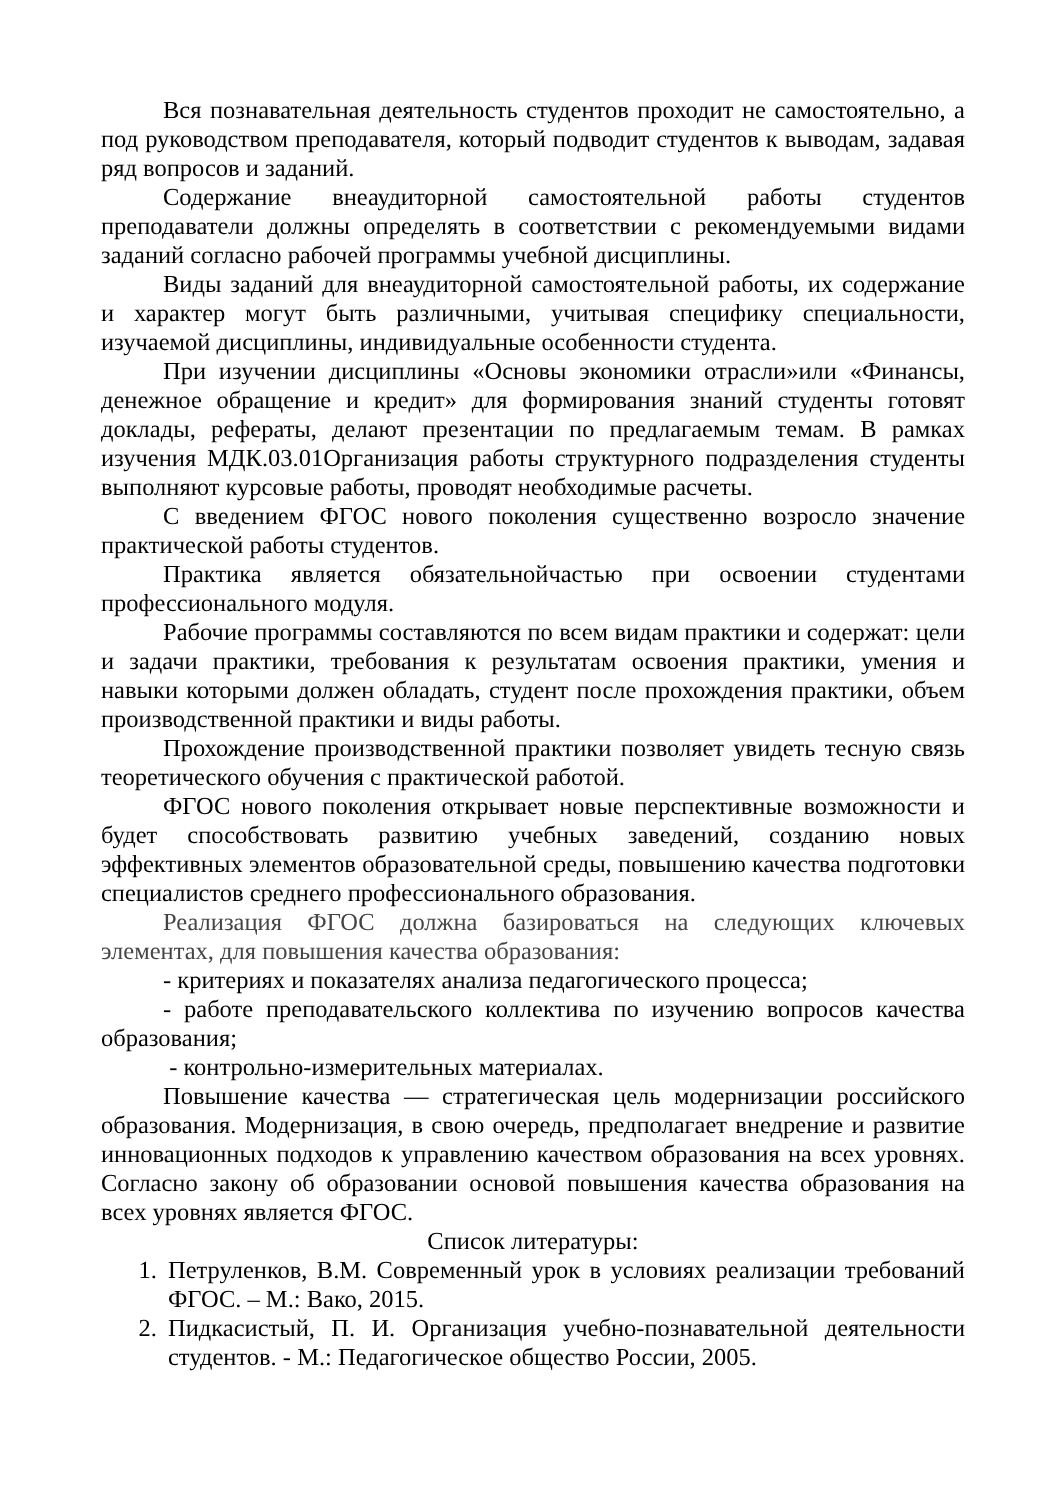Вся познавательная деятельность студентов проходит не самостоятельно, а под руководством преподавателя, который подводит студентов к выводам, задавая ряд вопросов и заданий.
Содержание внеаудиторной самостоятельной работы студентов преподаватели должны определять в соответствии с рекомендуемыми видами заданий согласно рабочей программы учебной дисциплины.
Виды заданий для внеаудиторной самостоятельной работы, их содержание и характер могут быть различными, учитывая специфику специальности, изучаемой дисциплины, индивидуальные особенности студента.
При изучении дисциплины «Основы экономики отрасли»или «Финансы, денежное обращение и кредит» для формирования знаний студенты готовят доклады, рефераты, делают презентации по предлагаемым темам. В рамках изучения МДК.03.01Организация работы структурного подразделения студенты выполняют курсовые работы, проводят необходимые расчеты.
С введением ФГОС нового поколения существенно возросло значение практической работы студентов.
Практика является обязательнойчастью при освоении студентами профессионального модуля.
Рабочие программы составляются по всем видам практики и содержат: цели и задачи практики, требования к результатам освоения практики, умения и навыки которыми должен обладать, студент после прохождения практики, объем производственной практики и виды работы.
Прохождение производственной практики позволяет увидеть тесную связь теоретического обучения с практической работой.
ФГОС нового поколения открывает новые перспективные возможности и будет способствовать развитию учебных заведений, созданию новых эффективных элементов образовательной среды, повышению качества подготовки специалистов среднего профессионального образования.
Реализация ФГОС должна базироваться на следующих ключевых элементах, для повышения качества образования:
- критериях и показателях анализа педагогического процесса;
- работе преподавательского коллектива по изучению вопросов качества образования;
- контрольно-измерительных материалах.
Повышение качества — стратегическая цель модернизации российского образования. Модернизация, в свою очередь, предполагает внедрение и развитие инновационных подходов к управлению качеством образования на всех уровнях. Согласно закону об образовании основой повышения качества образования на всех уровнях является ФГОС.
Список литературы:
1. Петруленков, В.М. Современный урок в условиях реализации требований ФГОС. – М.: Вако, 2015.
2. Пидкасистый, П. И. Организация учебно-познавательной деятельности студентов. - М.: Педагогическое общество России, 2005.